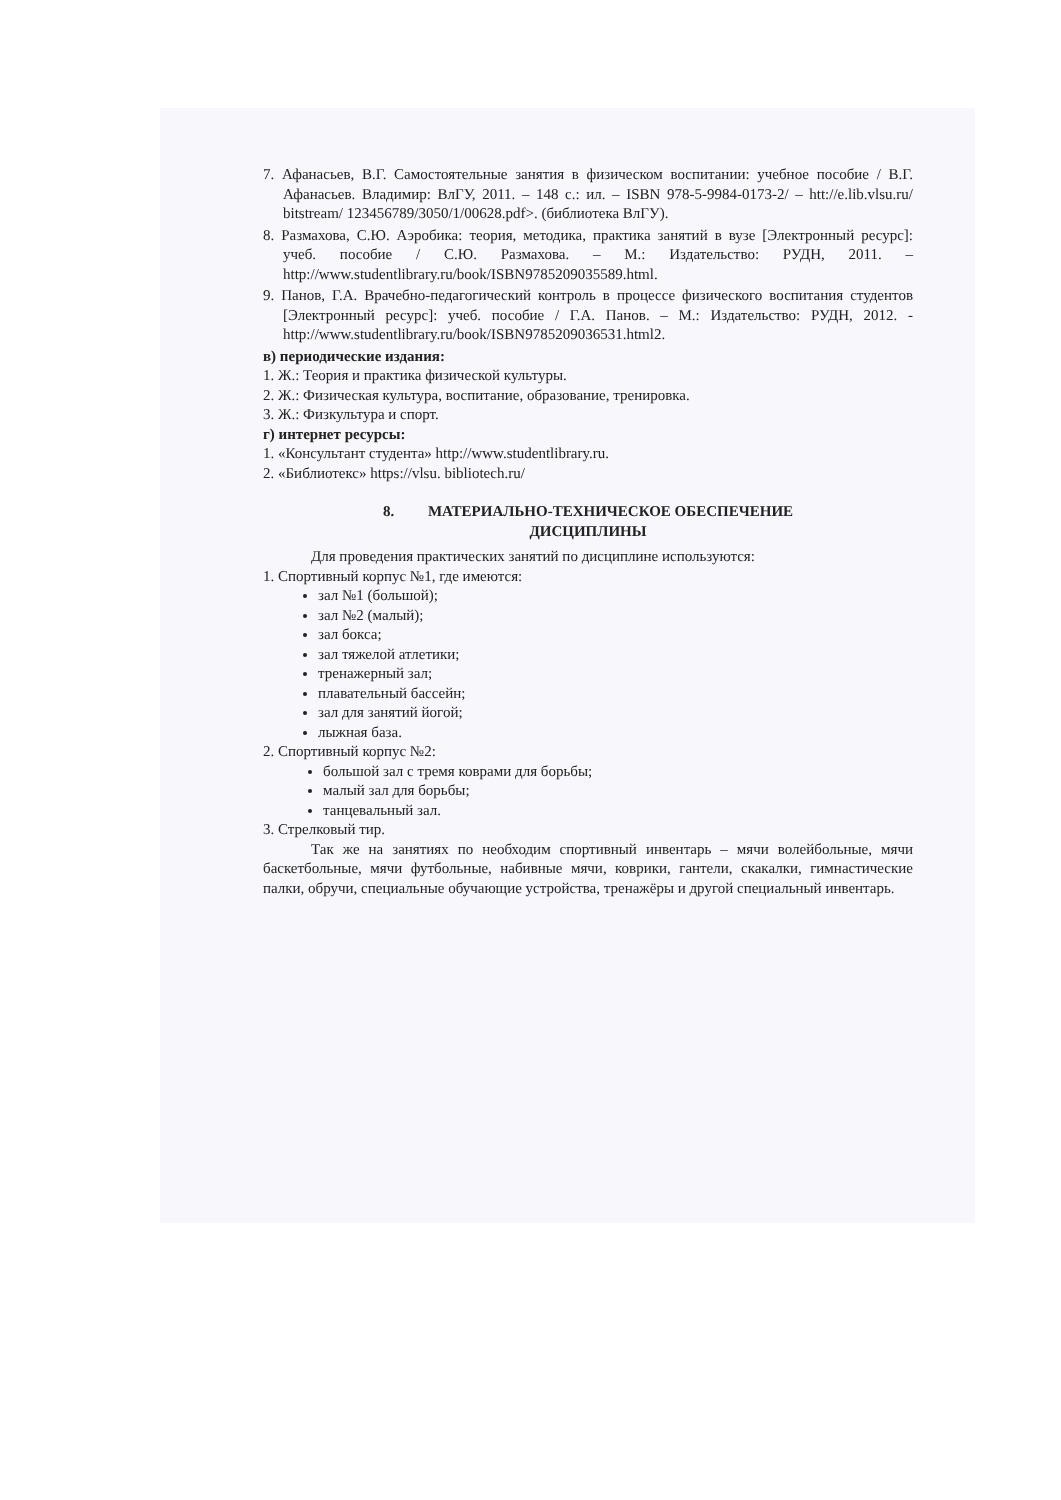7. Афанасьев, В.Г. Самостоятельные занятия в физическом воспитании: учебное пособие / В.Г. Афанасьев. Владимир: ВлГУ, 2011. – 148 с.: ил. – ISBN 978-5-9984-0173-2/ – htt://e.lib.vlsu.ru/ bitstream/ 123456789/3050/1/00628.pdf>. (библиотека ВлГУ).
8. Размахова, С.Ю. Аэробика: теория, методика, практика занятий в вузе [Электронный ресурс]: учеб. пособие / С.Ю. Размахова. – М.: Издательство: РУДН, 2011. – http://www.studentlibrary.ru/book/ISBN9785209035589.html.
9. Панов, Г.А. Врачебно-педагогический контроль в процессе физического воспитания студентов [Электронный ресурс]: учеб. пособие / Г.А. Панов. – М.: Издательство: РУДН, 2012. - http://www.studentlibrary.ru/book/ISBN9785209036531.html2.
в) периодические издания:
1. Ж.: Теория и практика физической культуры.
2. Ж.: Физическая культура, воспитание, образование, тренировка.
3. Ж.: Физкультура и спорт.
г) интернет ресурсы:
1. «Консультант студента» http://www.studentlibrary.ru.
2. «Библиотекс» https://vlsu. bibliotech.ru/
8. МАТЕРИАЛЬНО-ТЕХНИЧЕСКОЕ ОБЕСПЕЧЕНИЕ
ДИСЦИПЛИНЫ
Для проведения практических занятий по дисциплине используются:
1. Спортивный корпус №1, где имеются:
зал №1 (большой);
зал №2 (малый);
зал бокса;
зал тяжелой атлетики;
тренажерный зал;
плавательный бассейн;
зал для занятий йогой;
лыжная база.
2. Спортивный корпус №2:
большой зал с тремя коврами для борьбы;
малый зал для борьбы;
танцевальный зал.
3. Стрелковый тир.
Так же на занятиях по необходим спортивный инвентарь – мячи волейбольные, мячи баскетбольные, мячи футбольные, набивные мячи, коврики, гантели, скакалки, гимнастические палки, обручи, специальные обучающие устройства, тренажёры и другой специальный инвентарь.